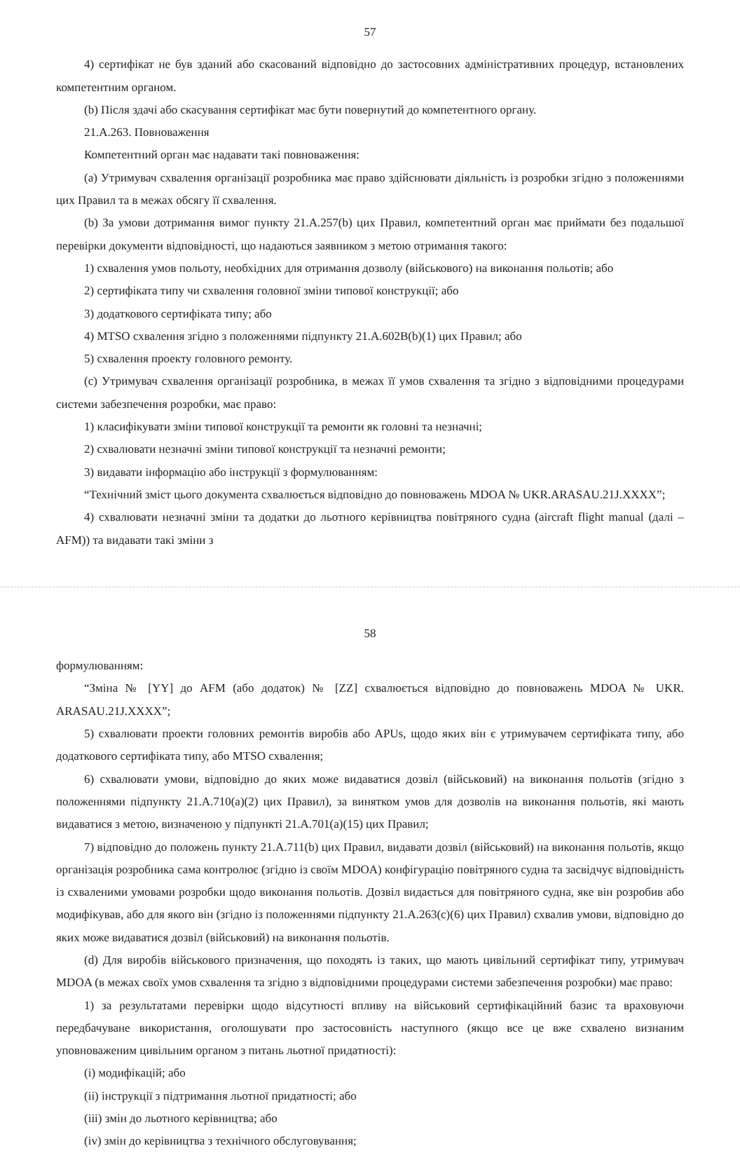57
4) сертифікат не був зданий або скасований відповідно до застосовних адміністративних процедур, встановлених компетентним органом.
(b) Після здачі або скасування сертифікат має бути повернутий до компетентного органу.
21.A.263. Повноваження
Компетентний орган має надавати такі повноваження:
(a) Утримувач схвалення організації розробника має право здійснювати діяльність із розробки згідно з положеннями цих Правил та в межах обсягу її схвалення.
(b) За умови дотримання вимог пункту 21.A.257(b) цих Правил, компетентний орган має приймати без подальшої перевірки документи відповідності, що надаються заявником з метою отримання такого:
1) схвалення умов польоту, необхідних для отримання дозволу (військового) на виконання польотів; або
2) сертифіката типу чи схвалення головної зміни типової конструкції; або
3) додаткового сертифіката типу; або
4) MTSO схвалення згідно з положеннями підпункту 21.A.602B(b)(1) цих Правил; або
5) схвалення проекту головного ремонту.
(c) Утримувач схвалення організації розробника, в межах її умов схвалення та згідно з відповідними процедурами системи забезпечення розробки, має право:
1) класифікувати зміни типової конструкції та ремонти як головні та незначні;
2) схвалювати незначні зміни типової конструкції та незначні ремонти;
3) видавати інформацію або інструкції з формулюванням:
“Технічний зміст цього документа схвалюється відповідно до повноважень MDOA № UKR.ARASAU.21J.XXXX”;
4) схвалювати незначні зміни та додатки до льотного керівництва повітряного судна (aircraft flight manual (далі – AFM)) та видавати такі зміни з
58
формулюванням:
“Зміна № [YY] до AFM (або додаток) № [ZZ] схвалюється відповідно до повноважень MDOA № UKR. ARASAU.21J.XXXX”;
5) схвалювати проекти головних ремонтів виробів або APUs, щодо яких він є утримувачем сертифіката типу, або додаткового сертифіката типу, або MTSO схвалення;
6) схвалювати умови, відповідно до яких може видаватися дозвіл (військовий) на виконання польотів (згідно з положеннями підпункту 21.A.710(a)(2) цих Правил), за винятком умов для дозволів на виконання польотів, які мають видаватися з метою, визначеною у підпункті 21.A.701(a)(15) цих Правил;
7) відповідно до положень пункту 21.A.711(b) цих Правил, видавати дозвіл (військовий) на виконання польотів, якщо організація розробника сама контролює (згідно із своїм MDOA) конфігурацію повітряного судна та засвідчує відповідність із схваленими умовами розробки щодо виконання польотів. Дозвіл видається для повітряного судна, яке він розробив або модифікував, або для якого він (згідно із положеннями підпункту 21.A.263(c)(6) цих Правил) схвалив умови, відповідно до яких може видаватися дозвіл (військовий) на виконання польотів.
(d) Для виробів військового призначення, що походять із таких, що мають цивільний сертифікат типу, утримувач MDOA (в межах своїх умов схвалення та згідно з відповідними процедурами системи забезпечення розробки) має право:
1) за результатами перевірки щодо відсутності впливу на військовий сертифікаційний базис та враховуючи передбачуване використання, оголошувати про застосовність наступного (якщо все це вже схвалено визнаним уповноваженим цивільним органом з питань льотної придатності):
(i) модифікацій; або
(ii) інструкції з підтримання льотної придатності; або
(iii) змін до льотного керівництва; або
(iv) змін до керівництва з технічного обслуговування;